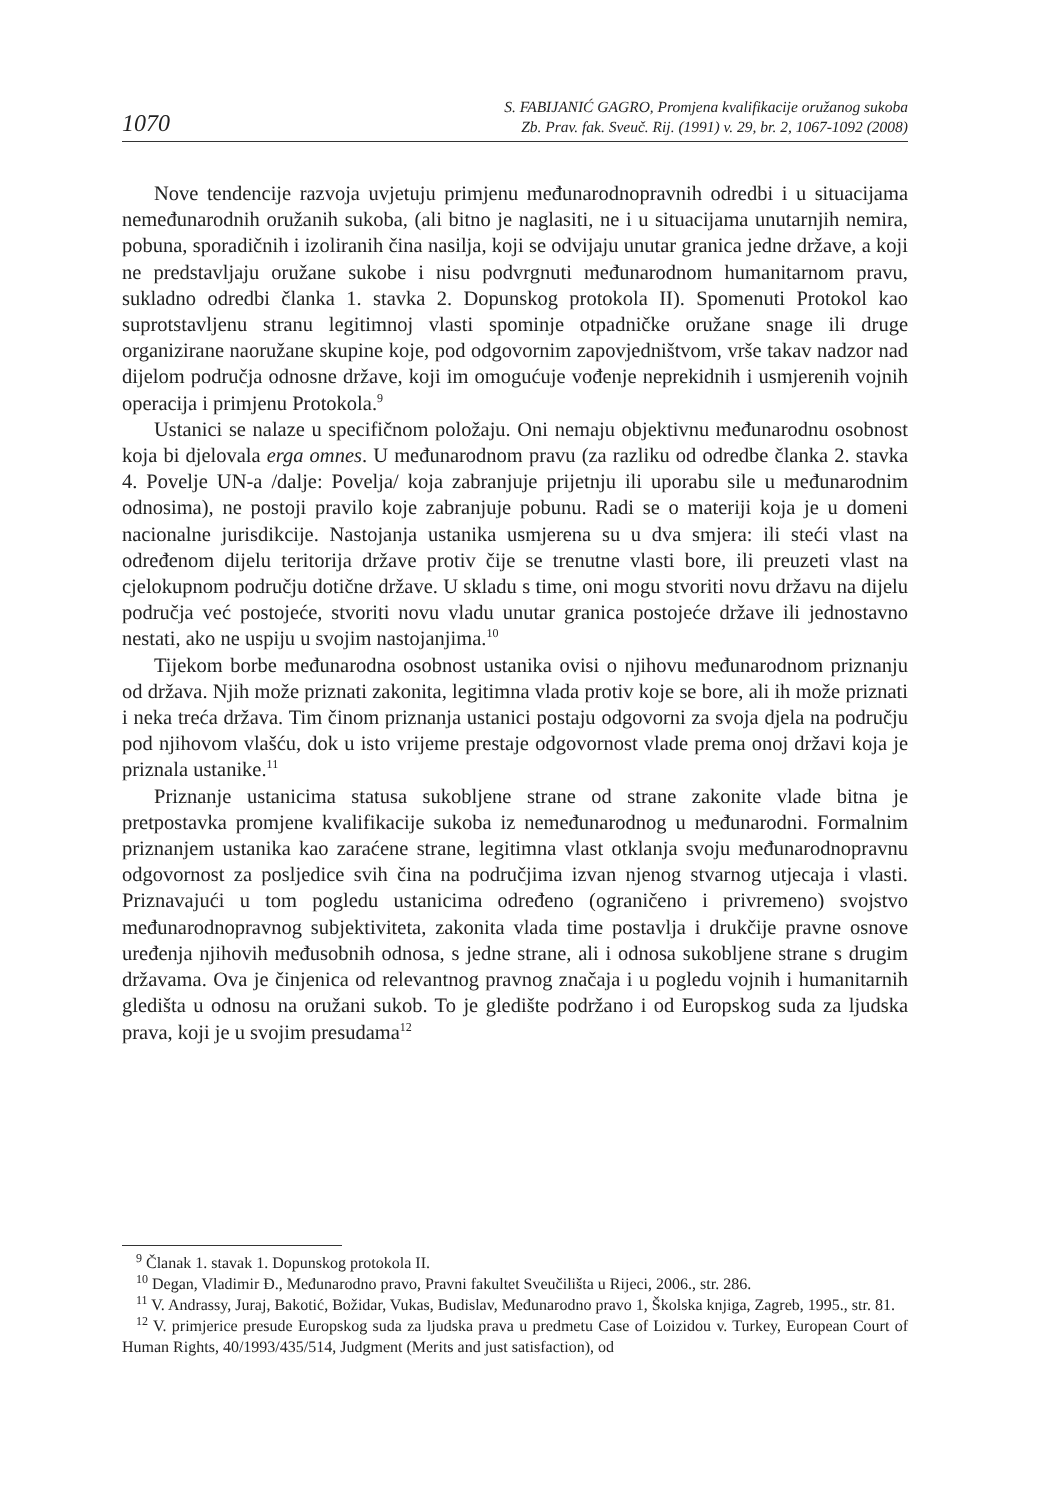1070
S. FABIJANIĆ GAGRO, Promjena kvalifikacije oružanog sukoba
Zb. Prav. fak. Sveuč. Rij. (1991) v. 29, br. 2, 1067-1092 (2008)
Nove tendencije razvoja uvjetuju primjenu međunarodnopravnih odredbi i u situacijama nemeđunarodnih oružanih sukoba, (ali bitno je naglasiti, ne i u situacijama unutarnjih nemira, pobuna, sporadičnih i izoliranih čina nasilja, koji se odvijaju unutar granica jedne države, a koji ne predstavljaju oružane sukobe i nisu podvrgnuti međunarodnom humanitarnom pravu, sukladno odredbi članka 1. stavka 2. Dopunskog protokola II). Spomenuti Protokol kao suprotstavljenu stranu legitimnoj vlasti spominje otpadničke oružane snage ili druge organizirane naoružane skupine koje, pod odgovornim zapovjedništvom, vrše takav nadzor nad dijelom područja odnosne države, koji im omogućuje vođenje neprekidnih i usmjerenih vojnih operacija i primjenu Protokola.<sup>9</sup>
Ustanici se nalaze u specifičnom položaju. Oni nemaju objektivnu međunarodnu osobnost koja bi djelovala erga omnes. U međunarodnom pravu (za razliku od odredbe članka 2. stavka 4. Povelje UN-a /dalje: Povelja/ koja zabranjuje prijetnju ili uporabu sile u međunarodnim odnosima), ne postoji pravilo koje zabranjuje pobunu. Radi se o materiji koja je u domeni nacionalne jurisdikcije. Nastojanja ustanika usmjerena su u dva smjera: ili steći vlast na određenom dijelu teritorija države protiv čije se trenutne vlasti bore, ili preuzeti vlast na cjelokupnom području dotične države. U skladu s time, oni mogu stvoriti novu državu na dijelu područja već postojeće, stvoriti novu vladu unutar granica postojeće države ili jednostavno nestati, ako ne uspiju u svojim nastojanjima.<sup>10</sup>
Tijekom borbe međunarodna osobnost ustanika ovisi o njihovu međunarodnom priznanju od država. Njih može priznati zakonita, legitimna vlada protiv koje se bore, ali ih može priznati i neka treća država. Tim činom priznanja ustanici postaju odgovorni za svoja djela na području pod njihovom vlašću, dok u isto vrijeme prestaje odgovornost vlade prema onoj državi koja je priznala ustanike.<sup>11</sup>
Priznanje ustanicima statusa sukobljene strane od strane zakonite vlade bitna je pretpostavka promjene kvalifikacije sukoba iz nemeđunarodnog u međunarodni. Formalnim priznanjem ustanika kao zaraćene strane, legitimna vlast otklanja svoju međunarodnopravnu odgovornost za posljedice svih čina na područjima izvan njenog stvarnog utjecaja i vlasti. Priznavajući u tom pogledu ustanicima određeno (ograničeno i privremeno) svojstvo međunarodnopravnog subjektiviteta, zakonita vlada time postavlja i drukčije pravne osnove uređenja njihovih međusobnih odnosa, s jedne strane, ali i odnosa sukobljene strane s drugim državama. Ova je činjenica od relevantnog pravnog značaja i u pogledu vojnih i humanitarnih gledišta u odnosu na oružani sukob. To je gledište podržano i od Europskog suda za ljudska prava, koji je u svojim presudama<sup>12</sup>
<sup>9</sup> Članak 1. stavak 1. Dopunskog protokola II.
<sup>10</sup> Degan, Vladimir Đ., Međunarodno pravo, Pravni fakultet Sveučilišta u Rijeci, 2006., str. 286.
<sup>11</sup> V. Andrassy, Juraj, Bakotić, Božidar, Vukas, Budislav, Međunarodno pravo 1, Školska knjiga, Zagreb, 1995., str. 81.
<sup>12</sup> V. primjerice presude Europskog suda za ljudska prava u predmetu Case of Loizidou v. Turkey, European Court of Human Rights, 40/1993/435/514, Judgment (Merits and just satisfaction), od